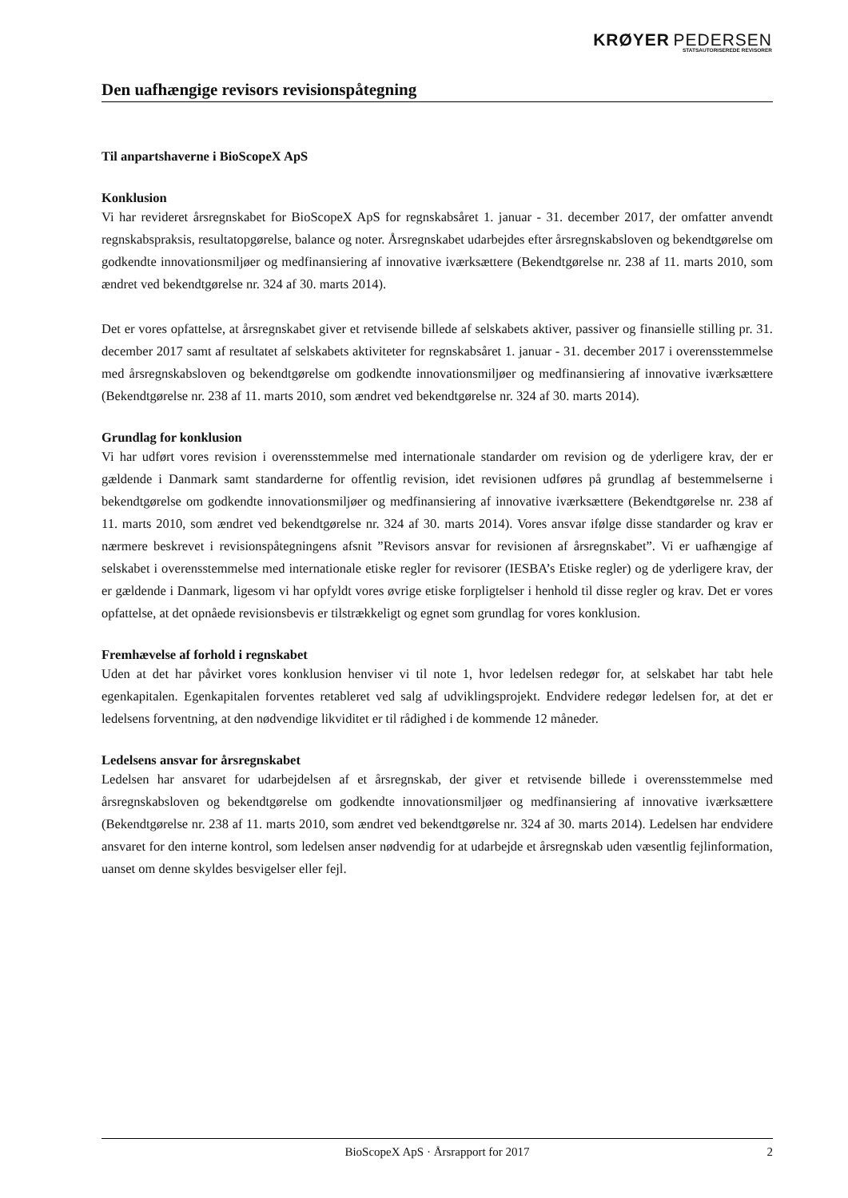KRØYER PEDERSEN
STATSAUTORISEREDE REVISORER
Den uafhængige revisors revisionspåtegning
Til anpartshaverne i BioScopeX ApS
Konklusion
Vi har revideret årsregnskabet for BioScopeX ApS for regnskabsåret 1. januar - 31. december 2017, der omfatter anvendt regnskabspraksis, resultatopgørelse, balance og noter. Årsregnskabet udarbejdes efter årsregnskabsloven og bekendtgørelse om godkendte innovationsmiljøer og medfinansiering af innovative iværksættere (Bekendtgørelse nr. 238 af 11. marts 2010, som ændret ved bekendtgørelse nr. 324 af 30. marts 2014).
Det er vores opfattelse, at årsregnskabet giver et retvisende billede af selskabets aktiver, passiver og finansielle stilling pr. 31. december 2017 samt af resultatet af selskabets aktiviteter for regnskabsåret 1. januar - 31. december 2017 i overensstemmelse med årsregnskabsloven og bekendtgørelse om godkendte innovationsmiljøer og medfinansiering af innovative iværksættere (Bekendtgørelse nr. 238 af 11. marts 2010, som ændret ved bekendtgørelse nr. 324 af 30. marts 2014).
Grundlag for konklusion
Vi har udført vores revision i overensstemmelse med internationale standarder om revision og de yderligere krav, der er gældende i Danmark samt standarderne for offentlig revision, idet revisionen udføres på grundlag af bestemmelserne i bekendtgørelse om godkendte innovationsmiljøer og medfinansiering af innovative iværksættere (Bekendtgørelse nr. 238 af 11. marts 2010, som ændret ved bekendtgørelse nr. 324 af 30. marts 2014). Vores ansvar ifølge disse standarder og krav er nærmere beskrevet i revisionspåtegningens afsnit ”Revisors ansvar for revisionen af årsregnskabet”. Vi er uafhængige af selskabet i overensstemmelse med internationale etiske regler for revisorer (IESBA’s Etiske regler) og de yderligere krav, der er gældende i Danmark, ligesom vi har opfyldt vores øvrige etiske forpligtelser i henhold til disse regler og krav. Det er vores opfattelse, at det opnåede revisionsbevis er tilstrækkeligt og egnet som grundlag for vores konklusion.
Fremhævelse af forhold i regnskabet
Uden at det har påvirket vores konklusion henviser vi til note 1, hvor ledelsen redegør for, at selskabet har tabt hele egenkapitalen. Egenkapitalen forventes retableret ved salg af udviklingsprojekt. Endvidere redegør ledelsen for, at det er ledelsens forventning, at den nødvendige likviditet er til rådighed i de kommende 12 måneder.
Ledelsens ansvar for årsregnskabet
Ledelsen har ansvaret for udarbejdelsen af et årsregnskab, der giver et retvisende billede i overensstemmelse med årsregnskabsloven og bekendtgørelse om godkendte innovationsmiljøer og medfinansiering af innovative iværksættere (Bekendtgørelse nr. 238 af 11. marts 2010, som ændret ved bekendtgørelse nr. 324 af 30. marts 2014). Ledelsen har endvidere ansvaret for den interne kontrol, som ledelsen anser nødvendig for at udarbejde et årsregnskab uden væsentlig fejlinformation, uanset om denne skyldes besvigelser eller fejl.
BioScopeX ApS · Årsrapport for 2017 2